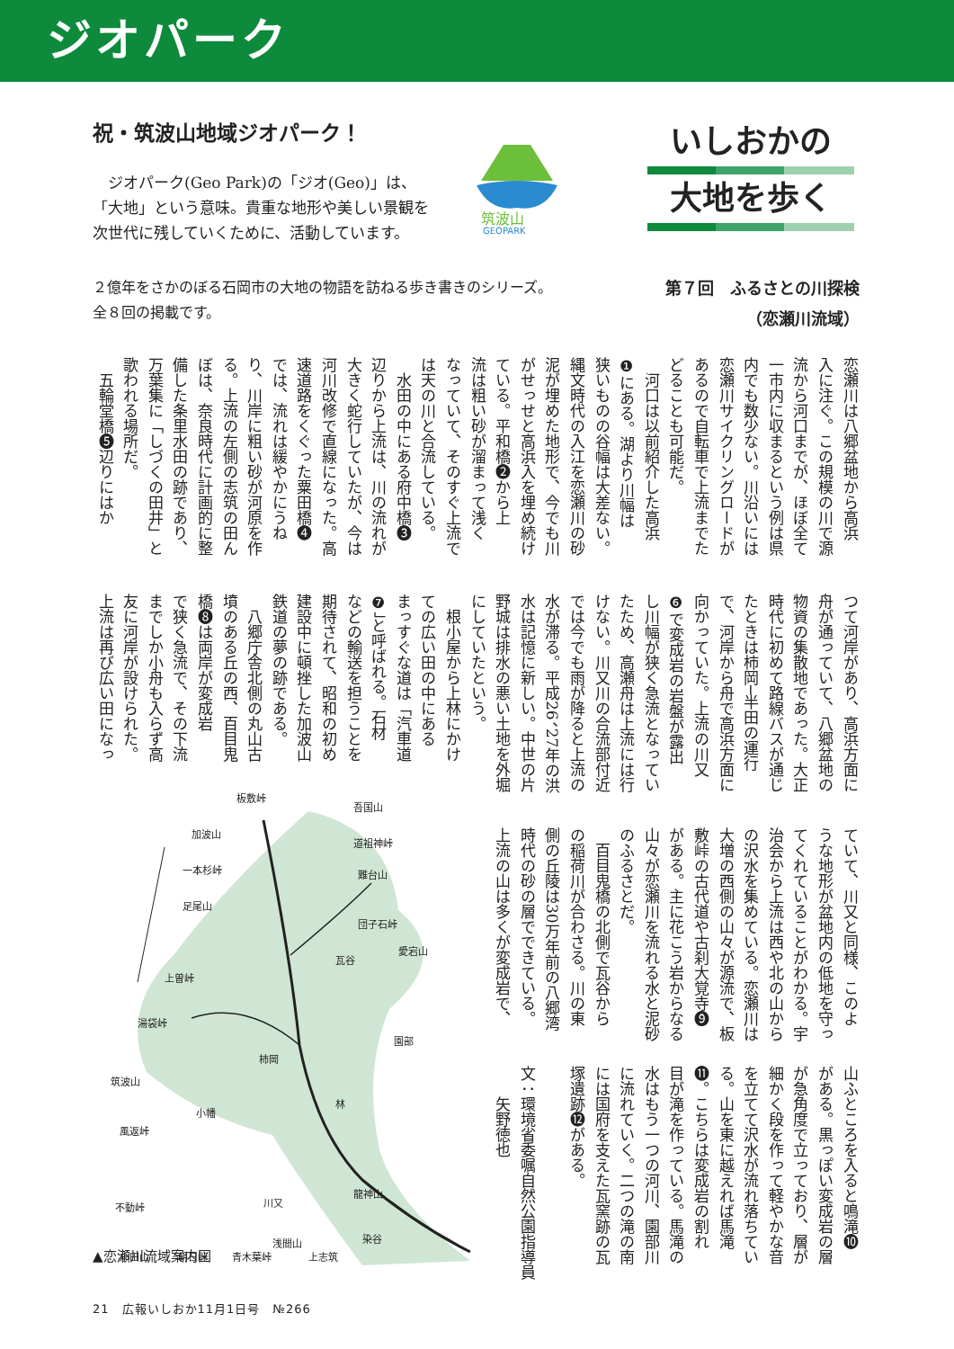ジオパーク
祝・筑波山地域ジオパーク！
　ジオパーク(Geo Park)の「ジオ(Geo)」は、「大地」という意味。貴重な地形や美しい景観を次世代に残していくために、活動しています。
筑波山
GEOPARK
いしおかの
大地を歩く
２億年をさかのぼる石岡市の大地の物語を訪ねる歩き書きのシリーズ。
全８回の掲載です。
第７回　ふるさとの川探検
（恋瀬川流域）
恋瀬川は八郷盆地から高浜
入に注ぐ。この規模の川で源
流から河口までが、ほぼ全て
一市内に収まるという例は県
内でも数少ない。川沿いには
恋瀬川サイクリングロードが
あるので自転車で上流までた
どることも可能だ。
　河口は以前紹介した高浜
❶にある。湖より川幅は
狭いものの谷幅は大差ない。
縄文時代の入江を恋瀬川の砂
泥が埋めた地形で、今でも川
がせっせと高浜入を埋め続け
ている。平和橋❷から上
流は粗い砂が溜まって浅く
なっていて、そのすぐ上流で
は天の川と合流している。
　水田の中にある府中橋❸
辺りから上流は、川の流れが
大きく蛇行していたが、今は
河川改修で直線になった。高
速道路をくぐった粟田橋❹
では、流れは緩やかにうね
り、川岸に粗い砂が河原を作
る。上流の左側の志筑の田ん
ぼは、奈良時代に計画的に整
備した条里水田の跡であり、
万葉集に「しづくの田井」と
歌われる場所だ。
　五輪堂橋❺辺りにはか
つて河岸があり、高浜方面に
舟が通っていて、八郷盆地の
物資の集散地であった。大正
時代に初めて路線バスが通じ
たときは柿岡─半田の運行
で、河岸から舟で高浜方面に
向かっていた。上流の川又
❻で変成岩の岩盤が露出
し川幅が狭く急流となってい
たため、高瀬舟は上流には行
けない。川又川の合流部付近
では今でも雨が降ると上流の
水が滞る。平成26、27年の洪
水は記憶に新しい。中世の片
野城は排水の悪い土地を外堀
にしていたという。
　根小屋から上林にかけ
ての広い田の中にある
まっすぐな道は「汽車道
❼」と呼ばれる。石材
などの輸送を担うことを
期待されて、昭和の初め
建設中に頓挫した加波山
鉄道の夢の跡である。
　八郷庁舎北側の丸山古
墳のある丘の西、百目鬼
橋❽は両岸が変成岩
で狭く急流で、その下流
までしか小舟も入らず高
友に河岸が設けられた。
上流は再び広い田になっ
ていて、川又と同様、このよ
うな地形が盆地内の低地を守っ
てくれていることがわかる。宇
治会から上流は西や北の山から
の沢水を集めている。恋瀬川は
大増の西側の山々が源流で、板
敷峠の古代道や古刹大覚寺❾
がある。主に花こう岩からなる
山々が恋瀬川を流れる水と泥砂
のふるさとだ。
　百目鬼橋の北側で瓦谷から
の稲荷川が合わさる。川の東
側の丘陵は30万年前の八郷湾
時代の砂の層でできている。
上流の山は多くが変成岩で、
山ふところを入ると鳴滝❿
がある。黒っぽい変成岩の層
が急角度で立っており、層が
細かく段を作って軽やかな音
を立てて沢水が流れ落ちてい
る。山を東に越えれば馬滝
⓫。こちらは変成岩の割れ
目が滝を作っている。馬滝の
水はもう一つの河川、園部川
に流れていく。二つの滝の南
には国府を支えた瓦窯跡の瓦
塚遺跡⓬がある。
文：環境省委嘱自然公園指導員
　　矢野徳也
板敷峠
吾国山
加波山
道祖神峠
一本杉峠
難台山
足尾山
団子石峠
愛宕山
上曽峠
瓦谷
園部
湯袋峠
柿岡
筑波山
林
小幡
風返峠
龍神山
川又
不動峠
浅間山
上志筑
染谷
小田山
朝日峠
青木葉峠
▲恋瀬川流域案内図
21　広報いしおか11月1日号　№266